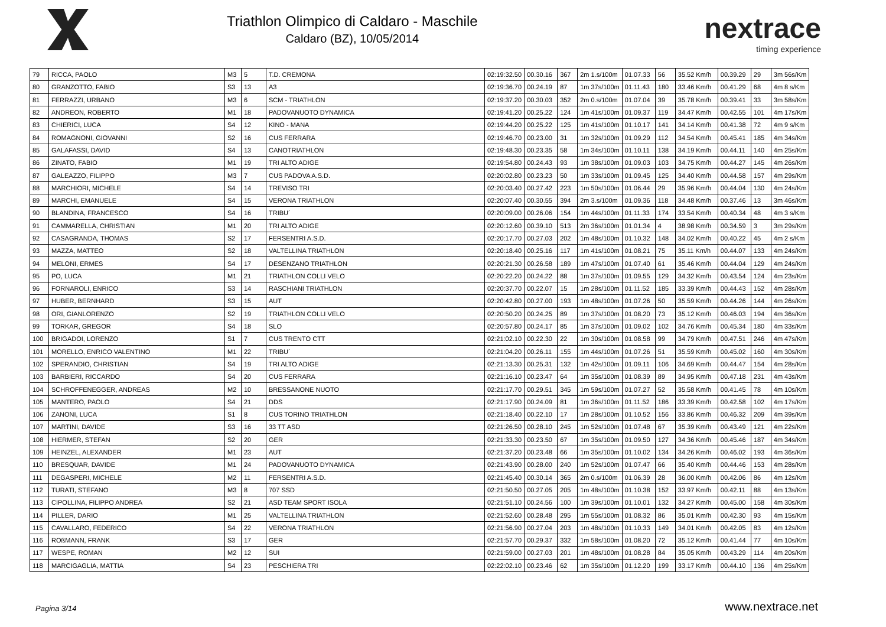Triathlon Olimpico di Caldaro - Maschile
Caldaro (BZ), 10/05/2014
nextrace
timing experience
| 79 | RICCA, PAOLO | M3 | 5 | T.D. CREMONA | 02:19:32.50 | 00.30.16 | 367 | 2m 1.s/100m | 01.07.33 | 56 | 35.52 Km/h | 00.39.29 | 29 | 3m 56s/Km |
| 80 | GRANZOTTO, FABIO | S3 | 13 | A3 | 02:19:36.70 | 00.24.19 | 87 | 1m 37s/100m | 01.11.43 | 180 | 33.46 Km/h | 00.41.29 | 68 | 4m 8 s/Km |
| 81 | FERRAZZI, URBANO | M3 | 6 | SCM - TRIATHLON | 02:19:37.20 | 00.30.03 | 352 | 2m 0.s/100m | 01.07.04 | 39 | 35.78 Km/h | 00.39.41 | 33 | 3m 58s/Km |
| 82 | ANDREON, ROBERTO | M1 | 18 | PADOVANUOTO DYNAMICA | 02:19:41.20 | 00.25.22 | 124 | 1m 41s/100m | 01.09.37 | 119 | 34.47 Km/h | 00.42.55 | 101 | 4m 17s/Km |
| 83 | CHIERICI, LUCA | S4 | 12 | KINO - MANA | 02:19:44.20 | 00.25.22 | 125 | 1m 41s/100m | 01.10.17 | 141 | 34.14 Km/h | 00.41.38 | 72 | 4m 9 s/Km |
| 84 | ROMAGNONI, GIOVANNI | S2 | 16 | CUS FERRARA | 02:19:46.70 | 00.23.00 | 31 | 1m 32s/100m | 01.09.29 | 112 | 34.54 Km/h | 00.45.41 | 185 | 4m 34s/Km |
| 85 | GALAFASSI, DAVID | S4 | 13 | CANOTRIATHLON | 02:19:48.30 | 00.23.35 | 58 | 1m 34s/100m | 01.10.11 | 138 | 34.19 Km/h | 00.44.11 | 140 | 4m 25s/Km |
| 86 | ZINATO, FABIO | M1 | 19 | TRI ALTO ADIGE | 02:19:54.80 | 00.24.43 | 93 | 1m 38s/100m | 01.09.03 | 103 | 34.75 Km/h | 00.44.27 | 145 | 4m 26s/Km |
| 87 | GALEAZZO, FILIPPO | M3 | 7 | CUS PADOVA A.S.D. | 02:20:02.80 | 00.23.23 | 50 | 1m 33s/100m | 01.09.45 | 125 | 34.40 Km/h | 00.44.58 | 157 | 4m 29s/Km |
| 88 | MARCHIORI, MICHELE | S4 | 14 | TREVISO TRI | 02:20:03.40 | 00.27.42 | 223 | 1m 50s/100m | 01.06.44 | 29 | 35.96 Km/h | 00.44.04 | 130 | 4m 24s/Km |
| 89 | MARCHI, EMANUELE | S4 | 15 | VERONA TRIATHLON | 02:20:07.40 | 00.30.55 | 394 | 2m 3.s/100m | 01.09.36 | 118 | 34.48 Km/h | 00.37.46 | 13 | 3m 46s/Km |
| 90 | BLANDINA, FRANCESCO | S4 | 16 | TRIBU´ | 02:20:09.00 | 00.26.06 | 154 | 1m 44s/100m | 01.11.33 | 174 | 33.54 Km/h | 00.40.34 | 48 | 4m 3 s/Km |
| 91 | CAMMARELLA, CHRISTIAN | M1 | 20 | TRI ALTO ADIGE | 02:20:12.60 | 00.39.10 | 513 | 2m 36s/100m | 01.01.34 | 4 | 38.98 Km/h | 00.34.59 | 3 | 3m 29s/Km |
| 92 | CASAGRANDA, THOMAS | S2 | 17 | FERSENTRI A.S.D. | 02:20:17.70 | 00.27.03 | 202 | 1m 48s/100m | 01.10.32 | 148 | 34.02 Km/h | 00.40.22 | 45 | 4m 2 s/Km |
| 93 | MAZZA, MATTEO | S2 | 18 | VALTELLINA TRIATHLON | 02:20:18.40 | 00.25.16 | 117 | 1m 41s/100m | 01.08.21 | 75 | 35.11 Km/h | 00.44.07 | 133 | 4m 24s/Km |
| 94 | MELONI, ERMES | S4 | 17 | DESENZANO TRIATHLON | 02:20:21.30 | 00.26.58 | 189 | 1m 47s/100m | 01.07.40 | 61 | 35.46 Km/h | 00.44.04 | 129 | 4m 24s/Km |
| 95 | PO, LUCA | M1 | 21 | TRIATHLON COLLI VELO | 02:20:22.20 | 00.24.22 | 88 | 1m 37s/100m | 01.09.55 | 129 | 34.32 Km/h | 00.43.54 | 124 | 4m 23s/Km |
| 96 | FORNAROLI, ENRICO | S3 | 14 | RASCHIANI TRIATHLON | 02:20:37.70 | 00.22.07 | 15 | 1m 28s/100m | 01.11.52 | 185 | 33.39 Km/h | 00.44.43 | 152 | 4m 28s/Km |
| 97 | HUBER, BERNHARD | S3 | 15 | AUT | 02:20:42.80 | 00.27.00 | 193 | 1m 48s/100m | 01.07.26 | 50 | 35.59 Km/h | 00.44.26 | 144 | 4m 26s/Km |
| 98 | ORI, GIANLORENZO | S2 | 19 | TRIATHLON COLLI VELO | 02:20:50.20 | 00.24.25 | 89 | 1m 37s/100m | 01.08.20 | 73 | 35.12 Km/h | 00.46.03 | 194 | 4m 36s/Km |
| 99 | TORKAR, GREGOR | S4 | 18 | SLO | 02:20:57.80 | 00.24.17 | 85 | 1m 37s/100m | 01.09.02 | 102 | 34.76 Km/h | 00.45.34 | 180 | 4m 33s/Km |
| 100 | BRIGADOI, LORENZO | S1 | 7 | CUS TRENTO CTT | 02:21:02.10 | 00.22.30 | 22 | 1m 30s/100m | 01.08.58 | 99 | 34.79 Km/h | 00.47.51 | 246 | 4m 47s/Km |
| 101 | MORELLO, ENRICO VALENTINO | M1 | 22 | TRIBU´ | 02:21:04.20 | 00.26.11 | 155 | 1m 44s/100m | 01.07.26 | 51 | 35.59 Km/h | 00.45.02 | 160 | 4m 30s/Km |
| 102 | SPERANDIO, CHRISTIAN | S4 | 19 | TRI ALTO ADIGE | 02:21:13.30 | 00.25.31 | 132 | 1m 42s/100m | 01.09.11 | 106 | 34.69 Km/h | 00.44.47 | 154 | 4m 28s/Km |
| 103 | BARBIERI, RICCARDO | S4 | 20 | CUS FERRARA | 02:21:16.10 | 00.23.47 | 64 | 1m 35s/100m | 01.08.39 | 89 | 34.95 Km/h | 00.47.18 | 231 | 4m 43s/Km |
| 104 | SCHROFFENEGGER, ANDREAS | M2 | 10 | BRESSANONE NUOTO | 02:21:17.70 | 00.29.51 | 345 | 1m 59s/100m | 01.07.27 | 52 | 35.58 Km/h | 00.41.45 | 78 | 4m 10s/Km |
| 105 | MANTERO, PAOLO | S4 | 21 | DDS | 02:21:17.90 | 00.24.09 | 81 | 1m 36s/100m | 01.11.52 | 186 | 33.39 Km/h | 00.42.58 | 102 | 4m 17s/Km |
| 106 | ZANONI, LUCA | S1 | 8 | CUS TORINO TRIATHLON | 02:21:18.40 | 00.22.10 | 17 | 1m 28s/100m | 01.10.52 | 156 | 33.86 Km/h | 00.46.32 | 209 | 4m 39s/Km |
| 107 | MARTINI, DAVIDE | S3 | 16 | 33 TT ASD | 02:21:26.50 | 00.28.10 | 245 | 1m 52s/100m | 01.07.48 | 67 | 35.39 Km/h | 00.43.49 | 121 | 4m 22s/Km |
| 108 | HIERMER, STEFAN | S2 | 20 | GER | 02:21:33.30 | 00.23.50 | 67 | 1m 35s/100m | 01.09.50 | 127 | 34.36 Km/h | 00.45.46 | 187 | 4m 34s/Km |
| 109 | HEINZEL, ALEXANDER | M1 | 23 | AUT | 02:21:37.20 | 00.23.48 | 66 | 1m 35s/100m | 01.10.02 | 134 | 34.26 Km/h | 00.46.02 | 193 | 4m 36s/Km |
| 110 | BRESQUAR, DAVIDE | M1 | 24 | PADOVANUOTO DYNAMICA | 02:21:43.90 | 00.28.00 | 240 | 1m 52s/100m | 01.07.47 | 66 | 35.40 Km/h | 00.44.46 | 153 | 4m 28s/Km |
| 111 | DEGASPERI, MICHELE | M2 | 11 | FERSENTRI A.S.D. | 02:21:45.40 | 00.30.14 | 365 | 2m 0.s/100m | 01.06.39 | 28 | 36.00 Km/h | 00.42.06 | 86 | 4m 12s/Km |
| 112 | TURATI, STEFANO | M3 | 8 | 707 SSD | 02:21:50.50 | 00.27.05 | 205 | 1m 48s/100m | 01.10.38 | 152 | 33.97 Km/h | 00.42.11 | 88 | 4m 13s/Km |
| 113 | CIPOLLINA, FILIPPO ANDREA | S2 | 21 | ASD TEAM SPORT ISOLA | 02:21:51.10 | 00.24.56 | 100 | 1m 39s/100m | 01.10.01 | 132 | 34.27 Km/h | 00.45.00 | 158 | 4m 30s/Km |
| 114 | PILLER, DARIO | M1 | 25 | VALTELLINA TRIATHLON | 02:21:52.60 | 00.28.48 | 295 | 1m 55s/100m | 01.08.32 | 86 | 35.01 Km/h | 00.42.30 | 93 | 4m 15s/Km |
| 115 | CAVALLARO, FEDERICO | S4 | 22 | VERONA TRIATHLON | 02:21:56.90 | 00.27.04 | 203 | 1m 48s/100m | 01.10.33 | 149 | 34.01 Km/h | 00.42.05 | 83 | 4m 12s/Km |
| 116 | ROßMANN, FRANK | S3 | 17 | GER | 02:21:57.70 | 00.29.37 | 332 | 1m 58s/100m | 01.08.20 | 72 | 35.12 Km/h | 00.41.44 | 77 | 4m 10s/Km |
| 117 | WESPE, ROMAN | M2 | 12 | SUI | 02:21:59.00 | 00.27.03 | 201 | 1m 48s/100m | 01.08.28 | 84 | 35.05 Km/h | 00.43.29 | 114 | 4m 20s/Km |
| 118 | MARCIGAGLIA, MATTIA | S4 | 23 | PESCHIERA TRI | 02:22:02.10 | 00.23.46 | 62 | 1m 35s/100m | 01.12.20 | 199 | 33.17 Km/h | 00.44.10 | 136 | 4m 25s/Km |
Pagina 3/14 www.nextrace.net